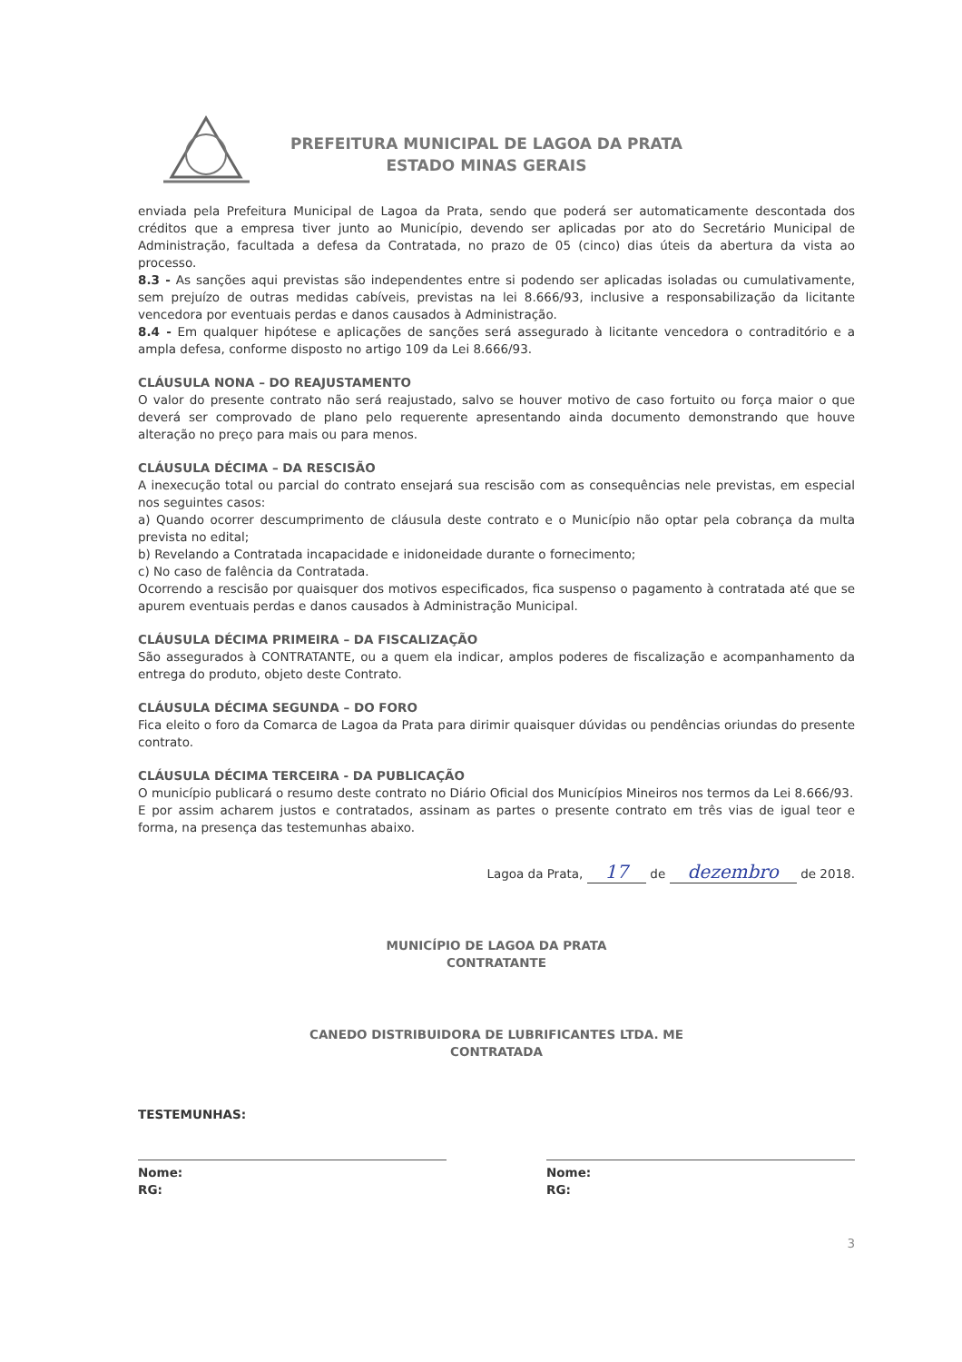PREFEITURA MUNICIPAL DE LAGOA DA PRATA
ESTADO MINAS GERAIS
enviada pela Prefeitura Municipal de Lagoa da Prata, sendo que poderá ser automaticamente descontada dos créditos que a empresa tiver junto ao Município, devendo ser aplicadas por ato do Secretário Municipal de Administração, facultada a defesa da Contratada, no prazo de 05 (cinco) dias úteis da abertura da vista ao processo.
8.3 - As sanções aqui previstas são independentes entre si podendo ser aplicadas isoladas ou cumulativamente, sem prejuízo de outras medidas cabíveis, previstas na lei 8.666/93, inclusive a responsabilização da licitante vencedora por eventuais perdas e danos causados à Administração.
8.4 - Em qualquer hipótese e aplicações de sanções será assegurado à licitante vencedora o contraditório e a ampla defesa, conforme disposto no artigo 109 da Lei 8.666/93.
CLÁUSULA NONA – DO REAJUSTAMENTO
O valor do presente contrato não será reajustado, salvo se houver motivo de caso fortuito ou força maior o que deverá ser comprovado de plano pelo requerente apresentando ainda documento demonstrando que houve alteração no preço para mais ou para menos.
CLÁUSULA DÉCIMA – DA RESCISÃO
A inexecução total ou parcial do contrato ensejará sua rescisão com as consequências nele previstas, em especial nos seguintes casos:
a) Quando ocorrer descumprimento de cláusula deste contrato e o Município não optar pela cobrança da multa prevista no edital;
b) Revelando a Contratada incapacidade e inidoneidade durante o fornecimento;
c) No caso de falência da Contratada.
Ocorrendo a rescisão por quaisquer dos motivos especificados, fica suspenso o pagamento à contratada até que se apurem eventuais perdas e danos causados à Administração Municipal.
CLÁUSULA DÉCIMA PRIMEIRA – DA FISCALIZAÇÃO
São assegurados à CONTRATANTE, ou a quem ela indicar, amplos poderes de fiscalização e acompanhamento da entrega do produto, objeto deste Contrato.
CLÁUSULA DÉCIMA SEGUNDA – DO FORO
Fica eleito o foro da Comarca de Lagoa da Prata para dirimir quaisquer dúvidas ou pendências oriundas do presente contrato.
CLÁUSULA DÉCIMA TERCEIRA - DA PUBLICAÇÃO
O município publicará o resumo deste contrato no Diário Oficial dos Municípios Mineiros nos termos da Lei 8.666/93.
E por assim acharem justos e contratados, assinam as partes o presente contrato em três vias de igual teor e forma, na presença das testemunhas abaixo.
Lagoa da Prata, 17 de dezembro de 2018.
MUNICÍPIO DE LAGOA DA PRATA
CONTRATANTE
CANEDO DISTRIBUIDORA DE LUBRIFICANTES LTDA. ME
CONTRATADA
TESTEMUNHAS:
Nome:
RG:
Nome:
RG:
3